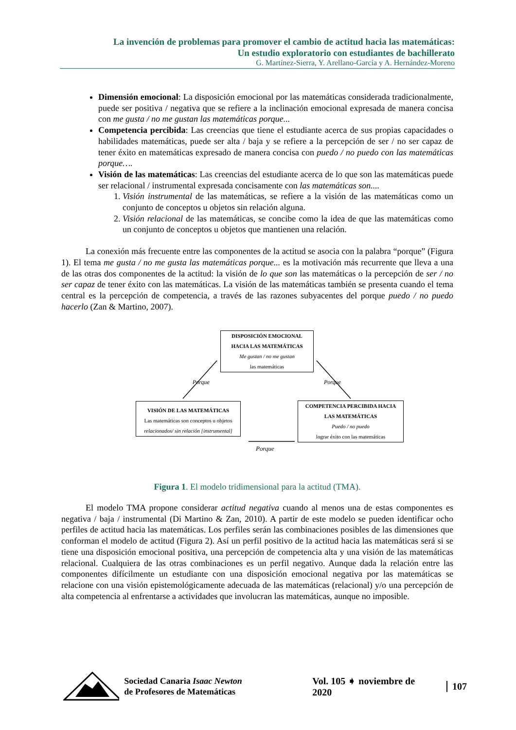La invención de problemas para promover el cambio de actitud hacia las matemáticas:
Un estudio exploratorio con estudiantes de bachillerato
G. Martínez-Sierra, Y. Arellano-García y A. Hernández-Moreno
Dimensión emocional: La disposición emocional por las matemáticas considerada tradicionalmente, puede ser positiva / negativa que se refiere a la inclinación emocional expresada de manera concisa con me gusta / no me gustan las matemáticas porque...
Competencia percibida: Las creencias que tiene el estudiante acerca de sus propias capacidades o habilidades matemáticas, puede ser alta / baja y se refiere a la percepción de ser / no ser capaz de tener éxito en matemáticas expresado de manera concisa con puedo / no puedo con las matemáticas porque….
Visión de las matemáticas: Las creencias del estudiante acerca de lo que son las matemáticas puede ser relacional / instrumental expresada concisamente con las matemáticas son....
1. Visión instrumental de las matemáticas, se refiere a la visión de las matemáticas como un conjunto de conceptos u objetos sin relación alguna.
2. Visión relacional de las matemáticas, se concibe como la idea de que las matemáticas como un conjunto de conceptos u objetos que mantienen una relación.
La conexión más frecuente entre las componentes de la actitud se asocia con la palabra “porque” (Figura 1). El tema me gusta / no me gusta las matemáticas porque... es la motivación más recurrente que lleva a una de las otras dos componentes de la actitud: la visión de lo que son las matemáticas o la percepción de ser / no ser capaz de tener éxito con las matemáticas. La visión de las matemáticas también se presenta cuando el tema central es la percepción de competencia, a través de las razones subyacentes del porque puedo / no puedo hacerlo (Zan & Martino, 2007).
DISPOSICIÓN EMOCIONAL
HACIA LAS MATEMÁTICAS
Me gustan / no me gustan
las matemáticas
VISIÓN DE LAS MATEMÁTICAS
Las matemáticas son conceptos u objetos
relacionados/ sin relación [instrumental]
COMPETENCIA PERCIBIDA HACIA
LAS MATEMÁTICAS
Puedo / no puedo
lograr éxito con las matemáticas
Porque Porque
Porque
Figura 1. El modelo tridimensional para la actitud (TMA).
El modelo TMA propone considerar actitud negativa cuando al menos una de estas componentes es negativa / baja / instrumental (Di Martino & Zan, 2010). A partir de este modelo se pueden identificar ocho perfiles de actitud hacia las matemáticas. Los perfiles serán las combinaciones posibles de las dimensiones que conforman el modelo de actitud (Figura 2). Así un perfil positivo de la actitud hacia las matemáticas será si se tiene una disposición emocional positiva, una percepción de competencia alta y una visión de las matemáticas relacional. Cualquiera de las otras combinaciones es un perfil negativo. Aunque dada la relación entre las componentes difícilmente un estudiante con una disposición emocional negativa por las matemáticas se relacione con una visión epistemológicamente adecuada de las matemáticas (relacional) y/o una percepción de alta competencia al enfrentarse a actividades que involucran las matemáticas, aunque no imposible.
Sociedad Canaria Isaac Newton
de Profesores de Matemáticas
Vol. 105 ➧ noviembre de 2020 107